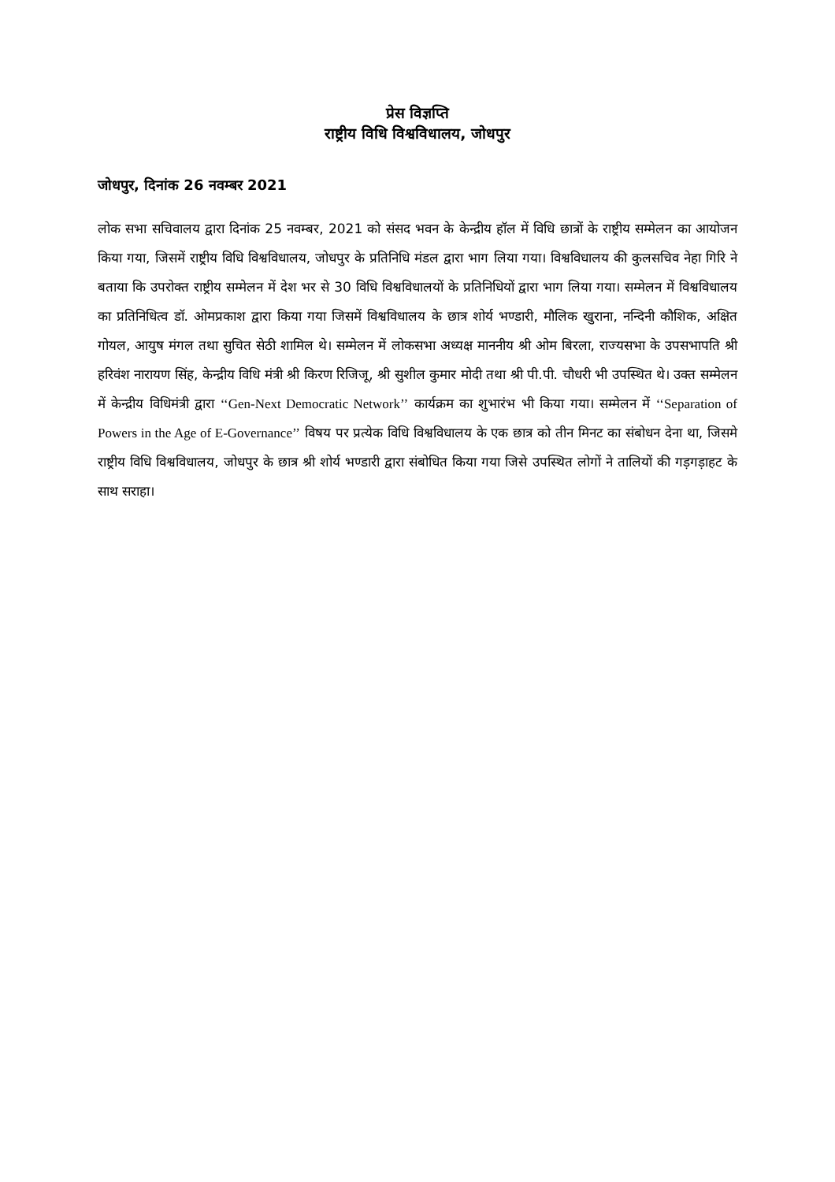प्रेस विज्ञप्ति
राष्ट्रीय विधि विश्वविधालय, जोधपुर
जोधपुर, दिनांक 26 नवम्बर 2021
लोक सभा सचिवालय द्वारा दिनांक 25 नवम्बर, 2021 को संसद भवन के केन्द्रीय हॉल में विधि छात्रों के राष्ट्रीय सम्मेलन का आयोजन किया गया, जिसमें राष्ट्रीय विधि विश्वविधालय, जोधपुर के प्रतिनिधि मंडल द्वारा भाग लिया गया। विश्वविधालय की कुलसचिव नेहा गिरि ने बताया कि उपरोक्त राष्ट्रीय सम्मेलन में देश भर से 30 विधि विश्वविधालयों के प्रतिनिधियों द्वारा भाग लिया गया। सम्मेलन में विश्वविधालय का प्रतिनिधित्व डॉ. ओमप्रकाश द्वारा किया गया जिसमें विश्वविधालय के छात्र शोर्य भण्डारी, मौलिक खुराना, नन्दिनी कौशिक, अक्षित गोयल, आयुष मंगल तथा सुचित सेठी शामिल थे। सम्मेलन में लोकसभा अध्यक्ष माननीय श्री ओम बिरला, राज्यसभा के उपसभापति श्री हरिवंश नारायण सिंह, केन्द्रीय विधि मंत्री श्री किरण रिजिजू, श्री सुशील कुमार मोदी तथा श्री पी.पी. चौधरी भी उपस्थित थे। उक्त सम्मेलन में केन्द्रीय विधिमंत्री द्वारा ‘‘Gen-Next Democratic Network’’ कार्यक्रम का शुभारंभ भी किया गया। सम्मेलन में ‘‘Separation of Powers in the Age of E-Governance’’ विषय पर प्रत्येक विधि विश्वविधालय के एक छात्र को तीन मिनट का संबोधन देना था, जिसमे राष्ट्रीय विधि विश्वविधालय, जोधपुर के छात्र श्री शोर्य भण्डारी द्वारा संबोधित किया गया जिसे उपस्थित लोगों ने तालियों की गड़गड़ाहट के साथ सराहा।